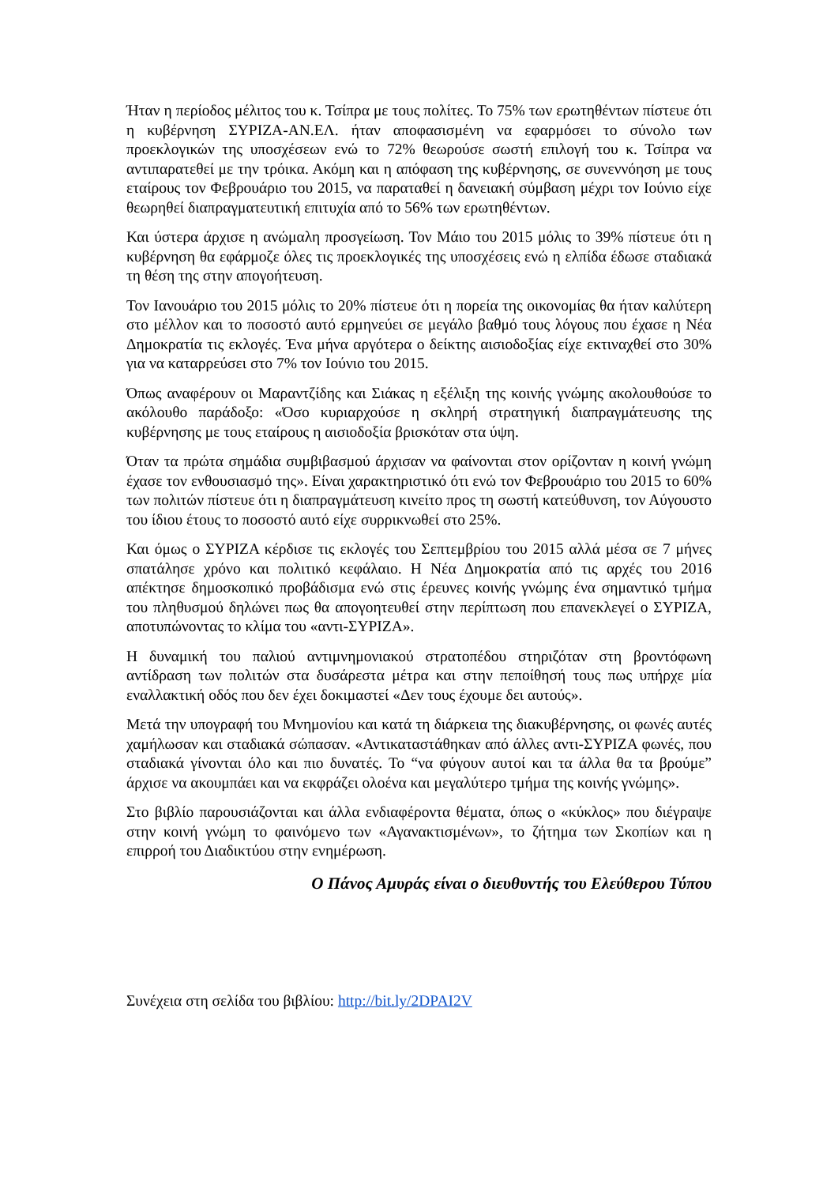Ήταν η περίοδος μέλιτος του κ. Τσίπρα με τους πολίτες. Το 75% των ερωτηθέντων πίστευε ότι η κυβέρνηση ΣΥΡΙΖΑ-ΑΝ.ΕΛ. ήταν αποφασισμένη να εφαρμόσει το σύνολο των προεκλογικών της υποσχέσεων ενώ το 72% θεωρούσε σωστή επιλογή του κ. Τσίπρα να αντιπαρατεθεί με την τρόικα. Ακόμη και η απόφαση της κυβέρνησης, σε συνεννόηση με τους εταίρους τον Φεβρουάριο του 2015, να παραταθεί η δανειακή σύμβαση μέχρι τον Ιούνιο είχε θεωρηθεί διαπραγματευτική επιτυχία από το 56% των ερωτηθέντων.
Και ύστερα άρχισε η ανώμαλη προσγείωση. Τον Μάιο του 2015 μόλις το 39% πίστευε ότι η κυβέρνηση θα εφάρμοζε όλες τις προεκλογικές της υποσχέσεις ενώ η ελπίδα έδωσε σταδιακά τη θέση της στην απογοήτευση.
Τον Ιανουάριο του 2015 μόλις το 20% πίστευε ότι η πορεία της οικονομίας θα ήταν καλύτερη στο μέλλον και το ποσοστό αυτό ερμηνεύει σε μεγάλο βαθμό τους λόγους που έχασε η Νέα Δημοκρατία τις εκλογές. Ένα μήνα αργότερα ο δείκτης αισιοδοξίας είχε εκτιναχθεί στο 30% για να καταρρεύσει στο 7% τον Ιούνιο του 2015.
Όπως αναφέρουν οι Μαραντζίδης και Σιάκας η εξέλιξη της κοινής γνώμης ακολουθούσε το ακόλουθο παράδοξο: «Όσο κυριαρχούσε η σκληρή στρατηγική διαπραγμάτευσης της κυβέρνησης με τους εταίρους η αισιοδοξία βρισκόταν στα ύψη.
Όταν τα πρώτα σημάδια συμβιβασμού άρχισαν να φαίνονται στον ορίζονταν η κοινή γνώμη έχασε τον ενθουσιασμό της». Είναι χαρακτηριστικό ότι ενώ τον Φεβρουάριο του 2015 το 60% των πολιτών πίστευε ότι η διαπραγμάτευση κινείτο προς τη σωστή κατεύθυνση, τον Αύγουστο του ίδιου έτους το ποσοστό αυτό είχε συρρικνωθεί στο 25%.
Και όμως ο ΣΥΡΙΖΑ κέρδισε τις εκλογές του Σεπτεμβρίου του 2015 αλλά μέσα σε 7 μήνες σπατάλησε χρόνο και πολιτικό κεφάλαιο. Η Νέα Δημοκρατία από τις αρχές του 2016 απέκτησε δημοσκοπικό προβάδισμα ενώ στις έρευνες κοινής γνώμης ένα σημαντικό τμήμα του πληθυσμού δηλώνει πως θα απογοητευθεί στην περίπτωση που επανεκλεγεί ο ΣΥΡΙΖΑ, αποτυπώνοντας το κλίμα του «αντι-ΣΥΡΙΖΑ».
Η δυναμική του παλιού αντιμνημονιακού στρατοπέδου στηριζόταν στη βροντόφωνη αντίδραση των πολιτών στα δυσάρεστα μέτρα και στην πεποίθησή τους πως υπήρχε μία εναλλακτική οδός που δεν έχει δοκιμαστεί «Δεν τους έχουμε δει αυτούς».
Μετά την υπογραφή του Μνημονίου και κατά τη διάρκεια της διακυβέρνησης, οι φωνές αυτές χαμήλωσαν και σταδιακά σώπασαν. «Αντικαταστάθηκαν από άλλες αντι-ΣΥΡΙΖΑ φωνές, που σταδιακά γίνονται όλο και πιο δυνατές. Το “να φύγουν αυτοί και τα άλλα θα τα βρούμε” άρχισε να ακουμπάει και να εκφράζει ολοένα και μεγαλύτερο τμήμα της κοινής γνώμης».
Στο βιβλίο παρουσιάζονται και άλλα ενδιαφέροντα θέματα, όπως ο «κύκλος» που διέγραψε στην κοινή γνώμη το φαινόμενο των «Αγανακτισμένων», το ζήτημα των Σκοπίων και η επιρροή του Διαδικτύου στην ενημέρωση.
Ο Πάνος Αμυράς είναι ο διευθυντής του Ελεύθερου Τύπου
Συνέχεια στη σελίδα του βιβλίου: http://bit.ly/2DPAI2V